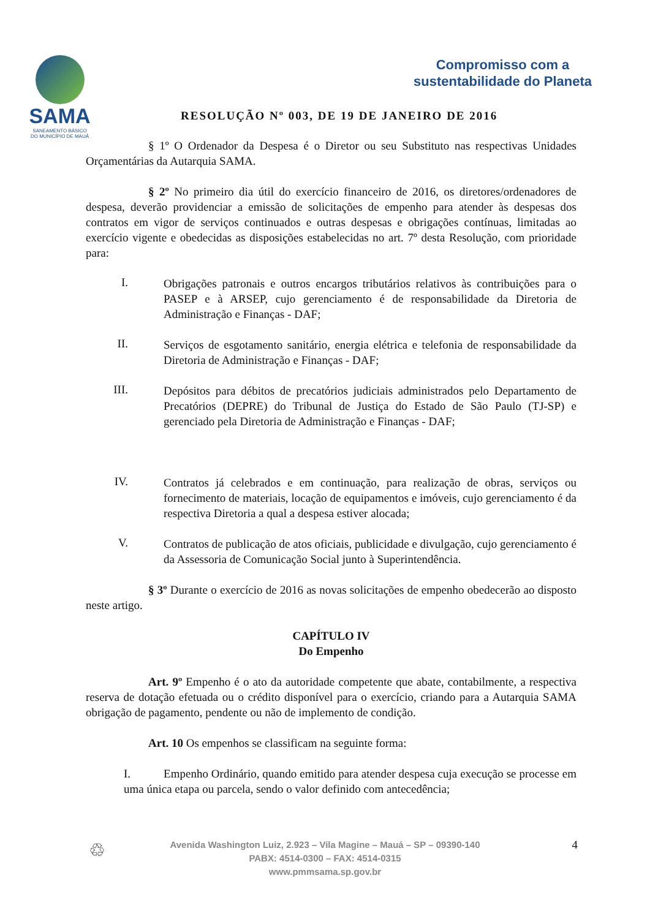SAMA
SANEAMENTO BÁSICO
DO MUNICÍPIO DE MAUÁ
Compromisso com a
sustentabilidade do Planeta
RESOLUÇÃO Nº 003, DE 19 DE JANEIRO DE 2016
§ 1º O Ordenador da Despesa é o Diretor ou seu Substituto nas respectivas Unidades Orçamentárias da Autarquia SAMA.
§ 2º No primeiro dia útil do exercício financeiro de 2016, os diretores/ordenadores de despesa, deverão providenciar a emissão de solicitações de empenho para atender às despesas dos contratos em vigor de serviços continuados e outras despesas e obrigações contínuas, limitadas ao exercício vigente e obedecidas as disposições estabelecidas no art. 7º desta Resolução, com prioridade para:
I.
Obrigações patronais e outros encargos tributários relativos às contribuições para o PASEP e à ARSEP, cujo gerenciamento é de responsabilidade da Diretoria de Administração e Finanças - DAF;
II.
Serviços de esgotamento sanitário, energia elétrica e telefonia de responsabilidade da Diretoria de Administração e Finanças - DAF;
III.
Depósitos para débitos de precatórios judiciais administrados pelo Departamento de Precatórios (DEPRE) do Tribunal de Justiça do Estado de São Paulo (TJ-SP) e gerenciado pela Diretoria de Administração e Finanças - DAF;
IV.
Contratos já celebrados e em continuação, para realização de obras, serviços ou fornecimento de materiais, locação de equipamentos e imóveis, cujo gerenciamento é da respectiva Diretoria a qual a despesa estiver alocada;
V.
Contratos de publicação de atos oficiais, publicidade e divulgação, cujo gerenciamento é da Assessoria de Comunicação Social junto à Superintendência.
§ 3º Durante o exercício de 2016 as novas solicitações de empenho obedecerão ao disposto neste artigo.
CAPÍTULO IV
Do Empenho
Art. 9º Empenho é o ato da autoridade competente que abate, contabilmente, a respectiva reserva de dotação efetuada ou o crédito disponível para o exercício, criando para a Autarquia SAMA obrigação de pagamento, pendente ou não de implemento de condição.
Art. 10 Os empenhos se classificam na seguinte forma:
I. Empenho Ordinário, quando emitido para atender despesa cuja execução se processe em uma única etapa ou parcela, sendo o valor definido com antecedência;
♲
Avenida Washington Luiz, 2.923 – Vila Magine – Mauá – SP – 09390-140
PABX: 4514-0300 – FAX: 4514-0315
www.pmmsama.sp.gov.br
4